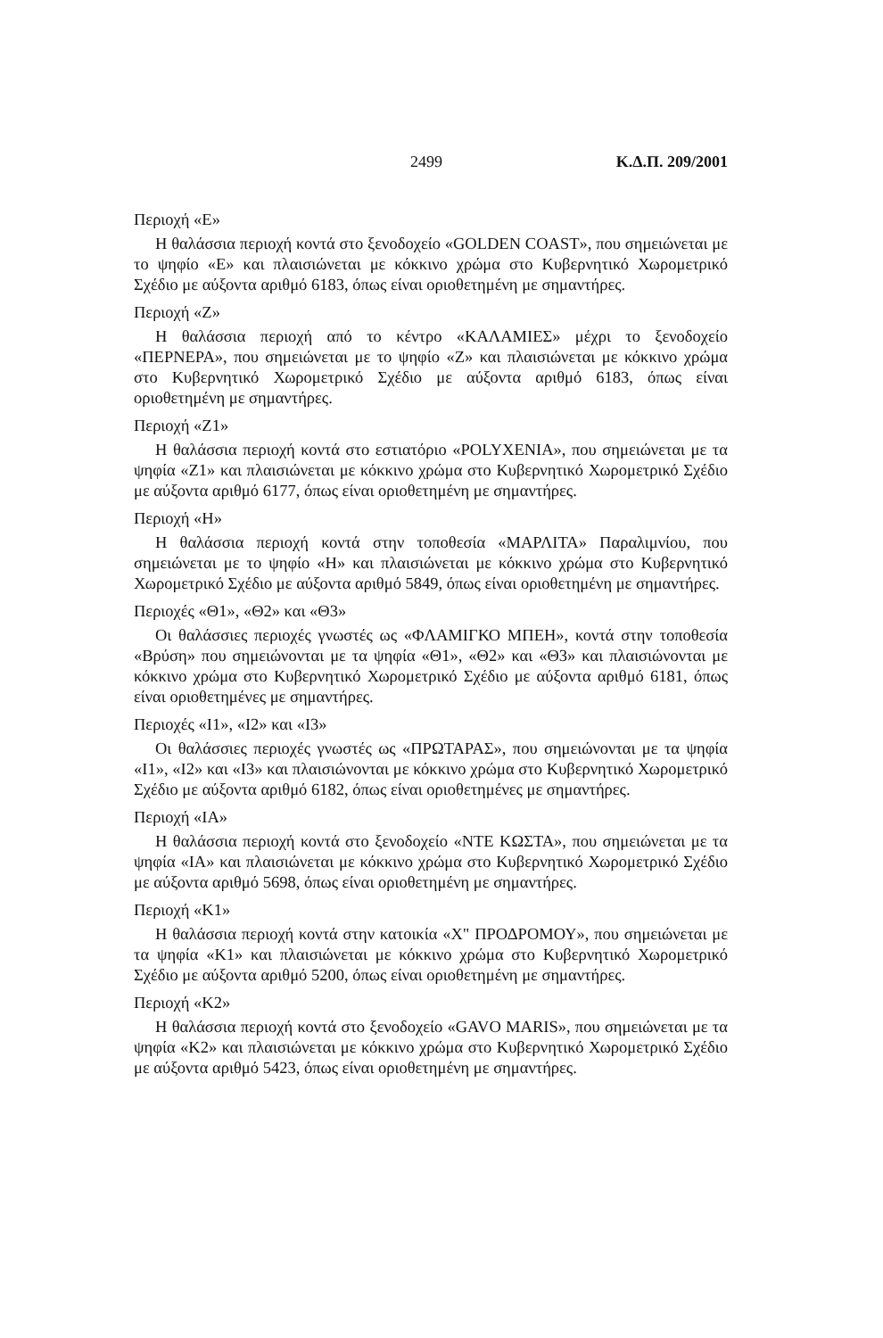2499 Κ.Δ.Π. 209/2001
Περιοχή «Ε»
Η θαλάσσια περιοχή κοντά στο ξενοδοχείο «GOLDEN COAST», που σημειώνεται με το ψηφίο «Ε» και πλαισιώνεται με κόκκινο χρώμα στο Κυβερνητικό Χωρομετρικό Σχέδιο με αύξοντα αριθμό 6183, όπως είναι οριοθετημένη με σημαντήρες.
Περιοχή «Ζ»
Η θαλάσσια περιοχή από το κέντρο «ΚΑΛΑΜΙΕΣ» μέχρι το ξενοδοχείο «ΠΕΡΝΕΡΑ», που σημειώνεται με το ψηφίο «Ζ» και πλαισιώνεται με κόκκινο χρώμα στο Κυβερνητικό Χωρομετρικό Σχέδιο με αύξοντα αριθμό 6183, όπως είναι οριοθετημένη με σημαντήρες.
Περιοχή «Ζ1»
Η θαλάσσια περιοχή κοντά στο εστιατόριο «POLYXENIA», που σημειώνεται με τα ψηφία «Ζ1» και πλαισιώνεται με κόκκινο χρώμα στο Κυβερνητικό Χωρομετρικό Σχέδιο με αύξοντα αριθμό 6177, όπως είναι οριοθετημένη με σημαντήρες.
Περιοχή «Η»
Η θαλάσσια περιοχή κοντά στην τοποθεσία «ΜΑΡΛΙΤΑ» Παραλιμνίου, που σημειώνεται με το ψηφίο «Η» και πλαισιώνεται με κόκκινο χρώμα στο Κυβερνητικό Χωρομετρικό Σχέδιο με αύξοντα αριθμό 5849, όπως είναι οριοθετημένη με σημαντήρες.
Περιοχές «Θ1», «Θ2» και «Θ3»
Οι θαλάσσιες περιοχές γνωστές ως «ΦΛΑΜΙΓΚΟ ΜΠΕΗ», κοντά στην τοποθεσία «Βρύση» που σημειώνονται με τα ψηφία «Θ1», «Θ2» και «Θ3» και πλαισιώνονται με κόκκινο χρώμα στο Κυβερνητικό Χωρομετρικό Σχέδιο με αύξοντα αριθμό 6181, όπως είναι οριοθετημένες με σημαντήρες.
Περιοχές «Ι1», «Ι2» και «Ι3»
Οι θαλάσσιες περιοχές γνωστές ως «ΠΡΩΤΑΡΑΣ», που σημειώνονται με τα ψηφία «Ι1», «Ι2» και «Ι3» και πλαισιώνονται με κόκκινο χρώμα στο Κυβερνητικό Χωρομετρικό Σχέδιο με αύξοντα αριθμό 6182, όπως είναι οριοθετημένες με σημαντήρες.
Περιοχή «ΙΑ»
Η θαλάσσια περιοχή κοντά στο ξενοδοχείο «ΝΤΕ ΚΩΣΤΑ», που σημειώνεται με τα ψηφία «ΙΑ» και πλαισιώνεται με κόκκινο χρώμα στο Κυβερνητικό Χωρομετρικό Σχέδιο με αύξοντα αριθμό 5698, όπως είναι οριοθετημένη με σημαντήρες.
Περιοχή «Κ1»
Η θαλάσσια περιοχή κοντά στην κατοικία «Χ" ΠΡΟΔΡΟΜΟΥ», που σημειώνεται με τα ψηφία «Κ1» και πλαισιώνεται με κόκκινο χρώμα στο Κυβερνητικό Χωρομετρικό Σχέδιο με αύξοντα αριθμό 5200, όπως είναι οριοθετημένη με σημαντήρες.
Περιοχή «Κ2»
Η θαλάσσια περιοχή κοντά στο ξενοδοχείο «GAVO MARIS», που σημειώνεται με τα ψηφία «Κ2» και πλαισιώνεται με κόκκινο χρώμα στο Κυβερνητικό Χωρομετρικό Σχέδιο με αύξοντα αριθμό 5423, όπως είναι οριοθετημένη με σημαντήρες.